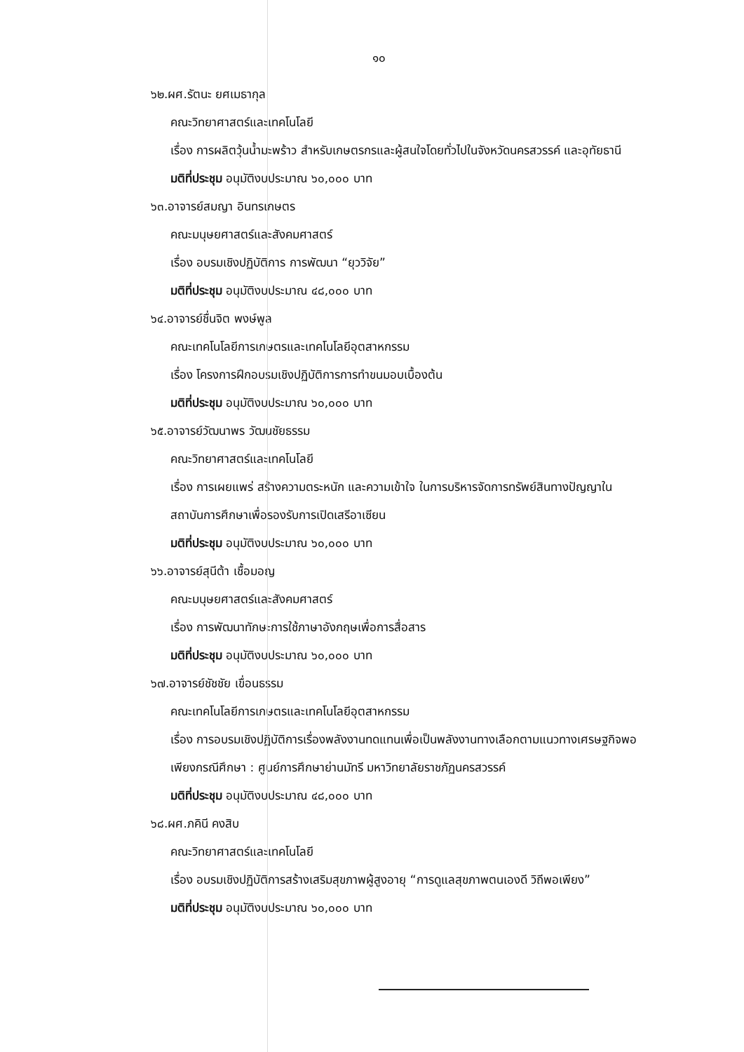๑๐
๖๒.ผศ.รัตนะ ยศเมธากุล
คณะวิทยาศาสตร์และเทคโนโลยี
เรื่อง การผลิตวุ้นน้ำมะพร้าว สำหรับเกษตรกรและผู้สนใจโดยทั่วไปในจังหวัดนครสวรรค์ และอุทัยธานี
มติที่ประชุม อนุมัติงบประมาณ ๖๐,๐๐๐ บาท
๖๓.อาจารย์สมญา อินทรเกษตร
คณะมนุษยศาสตร์และสังคมศาสตร์
เรื่อง อบรมเชิงปฏิบัติการ การพัฒนา “ยุววิจัย”
มติที่ประชุม อนุมัติงบประมาณ ๔๘,๐๐๐ บาท
๖๔.อาจารย์ชื่นจิต พงษ์พูล
คณะเทคโนโลยีการเกษตรและเทคโนโลยีอุตสาหกรรม
เรื่อง โครงการฝึกอบรมเชิงปฏิบัติการการทำขนมอบเบื้องต้น
มติที่ประชุม อนุมัติงบประมาณ ๖๐,๐๐๐ บาท
๖๕.อาจารย์วัฒนาพร วัฒนชัยธรรม
คณะวิทยาศาสตร์และเทคโนโลยี
เรื่อง การเผยแพร่ สร้างความตระหนัก และความเข้าใจ ในการบริหารจัดการทรัพย์สินทางปัญญาในสถาบันการศึกษาเพื่อรองรับการเปิดเสรีอาเซียน
มติที่ประชุม อนุมัติงบประมาณ ๖๐,๐๐๐ บาท
๖๖.อาจารย์สุนีต้า เชื้อมอญ
คณะมนุษยศาสตร์และสังคมศาสตร์
เรื่อง การพัฒนาทักษะการใช้ภาษาอังกฤษเพื่อการสื่อสาร
มติที่ประชุม อนุมัติงบประมาณ ๖๐,๐๐๐ บาท
๖๗.อาจารย์ชัชชัย เขื่อนธรรม
คณะเทคโนโลยีการเกษตรและเทคโนโลยีอุตสาหกรรม
เรื่อง การอบรมเชิงปฏิบัติการเรื่องพลังงานทดแทนเพื่อเป็นพลังงานทางเลือกตามแนวทางเศรษฐกิจพอเพียงกรณีศึกษา : ศูนย์การศึกษาย่านมัทรี มหาวิทยาลัยราชภัฏนครสวรรค์
มติที่ประชุม อนุมัติงบประมาณ ๔๘,๐๐๐ บาท
๖๘.ผศ.ภคินี คงสิบ
คณะวิทยาศาสตร์และเทคโนโลยี
เรื่อง อบรมเชิงปฏิบัติการสร้างเสริมสุขภาพผู้สูงอายุ “การดูแลสุขภาพตนเองดี วิถีพอเพียง”
มติที่ประชุม อนุมัติงบประมาณ ๖๐,๐๐๐ บาท